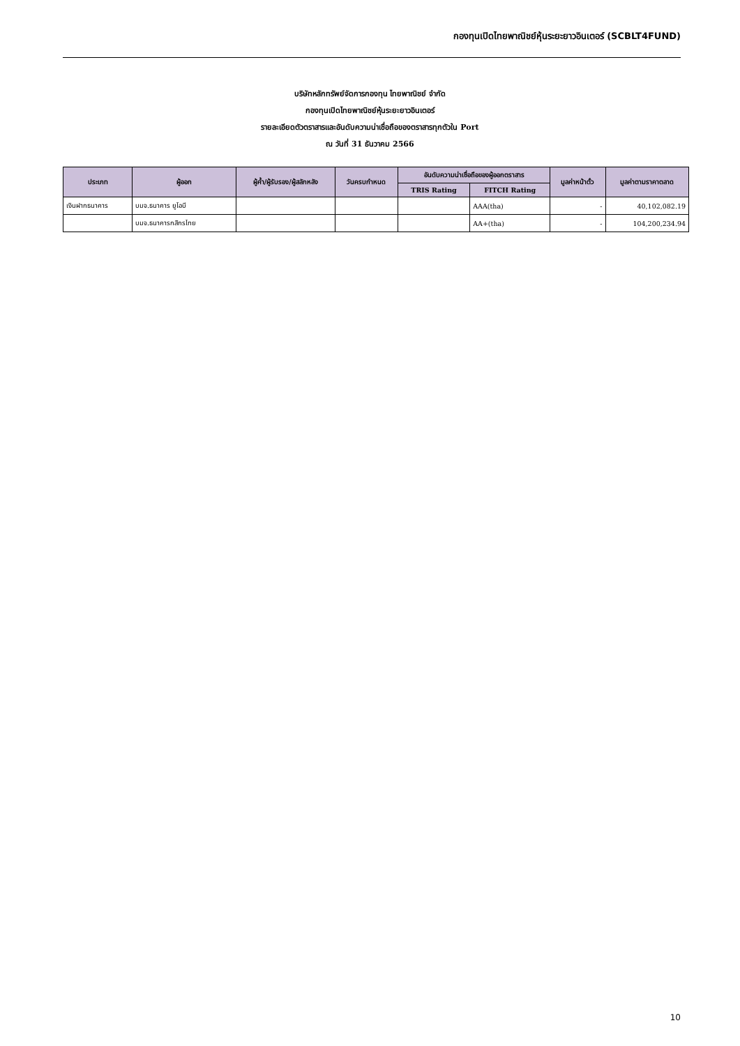กองทุนเปิดไทยพาณิชย์หุ้นระยะยาวอินเตอร์ (SCBLT4FUND)
บริษัทหลักทรัพย์จัดการกองทุน ไทยพาณิชย์ จำกัด
กองทุนเปิดไทยพาณิชย์หุ้นระยะยาวอินเตอร์
รายละเอียดตัวตราสารและอันดับความน่าเชื่อถือของตราสารทุกตัวใน Port
ณ วันที่ 31 ธันวาคม 2566
| ประเภท | ผู้ออก | ผู้ค้ำ/ผู้รับรอง/ผู้สลักหลัง | วันครบกำหนด | อันดับความน่าเชื่อถือของผู้ออกตราสาร | | มูลค่าหน้าตั๋ว | มูลค่าตามราคาตลาด |
| --- | --- | --- | --- | --- | --- | --- | --- |
| | | | | TRIS Rating | FITCH Rating | | |
| เงินฝากธนาคาร | บมจ.ธนาคาร ยูโอบี | | | | AAA(tha) | - | 40,102,082.19 |
| | บมจ.ธนาคารกสิกรไทย | | | | AA+(tha) | - | 104,200,234.94 |
10